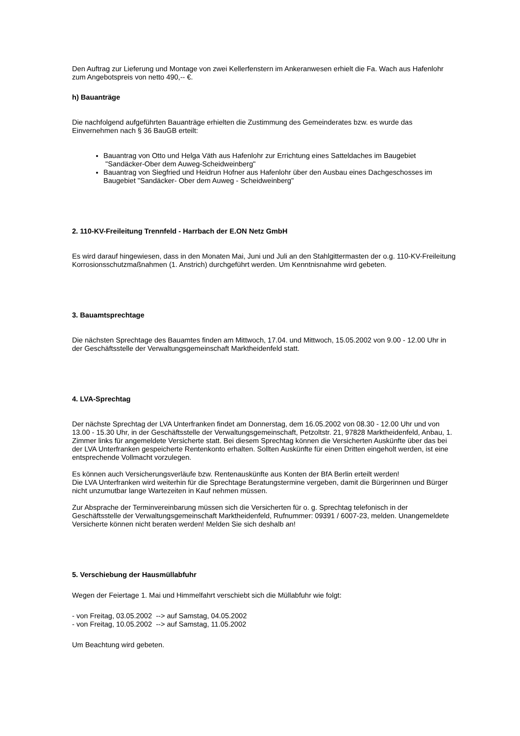Den Auftrag zur Lieferung und Montage von zwei Kellerfenstern im Ankeranwesen erhielt die Fa. Wach aus Hafenlohr zum Angebotspreis von netto 490,-- €.
h) Bauanträge
Die nachfolgend aufgeführten Bauanträge erhielten die Zustimmung des Gemeinderates bzw. es wurde das Einvernehmen nach § 36 BauGB erteilt:
Bauantrag von Otto und Helga Väth aus Hafenlohr zur Errichtung eines Satteldaches im Baugebiet "Sandäcker-Ober dem Auweg-Scheidweinberg"
Bauantrag von Siegfried und Heidrun Hofner aus Hafenlohr über den Ausbau eines Dachgeschosses im Baugebiet "Sandäcker- Ober dem Auweg - Scheidweinberg"
2. 110-KV-Freileitung Trennfeld - Harrbach der E.ON Netz GmbH
Es wird darauf hingewiesen, dass in den Monaten Mai, Juni und Juli an den Stahlgittermasten der o.g. 110-KV-Freileitung Korrosionsschutzmaßnahmen (1. Anstrich) durchgeführt werden. Um Kenntnisnahme wird gebeten.
3. Bauamtsprechtage
Die nächsten Sprechtage des Bauamtes finden am Mittwoch, 17.04. und Mittwoch, 15.05.2002 von 9.00 - 12.00 Uhr in der Geschäftsstelle der Verwaltungsgemeinschaft Marktheidenfeld statt.
4. LVA-Sprechtag
Der nächste Sprechtag der LVA Unterfranken findet am Donnerstag, dem 16.05.2002 von 08.30 - 12.00 Uhr und von 13.00 - 15.30 Uhr, in der Geschäftsstelle der Verwaltungsgemeinschaft, Petzoltstr. 21, 97828 Marktheidenfeld, Anbau, 1. Zimmer links für angemeldete Versicherte statt. Bei diesem Sprechtag können die Versicherten Auskünfte über das bei der LVA Unterfranken gespeicherte Rentenkonto erhalten. Sollten Auskünfte für einen Dritten eingeholt werden, ist eine entsprechende Vollmacht vorzulegen.
Es können auch Versicherungsverläufe bzw. Rentenauskünfte aus Konten der BfA Berlin erteilt werden!
Die LVA Unterfranken wird weiterhin für die Sprechtage Beratungstermine vergeben, damit die Bürgerinnen und Bürger nicht unzumutbar lange Wartezeiten in Kauf nehmen müssen.
Zur Absprache der Terminvereinbarung müssen sich die Versicherten für o. g. Sprechtag telefonisch in der Geschäftsstelle der Verwaltungsgemeinschaft Marktheidenfeld, Rufnummer: 09391 / 6007-23, melden. Unangemeldete Versicherte können nicht beraten werden! Melden Sie sich deshalb an!
5. Verschiebung der Hausmüllabfuhr
Wegen der Feiertage 1. Mai und Himmelfahrt verschiebt sich die Müllabfuhr wie folgt:
- von Freitag, 03.05.2002 --> auf Samstag, 04.05.2002
- von Freitag, 10.05.2002 --> auf Samstag, 11.05.2002
Um Beachtung wird gebeten.